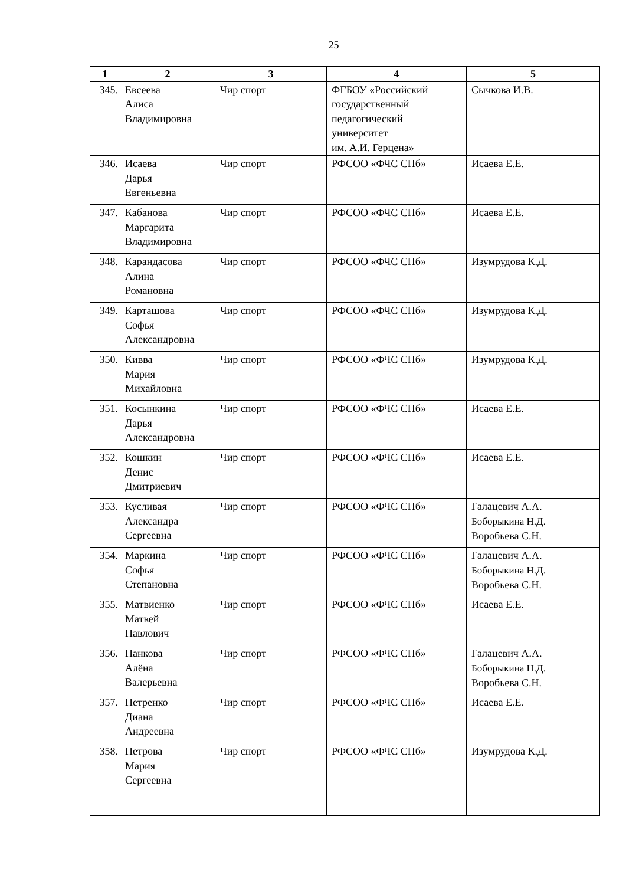25
| 1 | 2 | 3 | 4 | 5 |
| --- | --- | --- | --- | --- |
| 345. | Евсеева Алиса Владимировна | Чир спорт | ФГБОУ «Российский государственный педагогический университет им. А.И. Герцена» | Сычкова И.В. |
| 346. | Исаева Дарья Евгеньевна | Чир спорт | РФСОО «ФЧС СПб» | Исаева Е.Е. |
| 347. | Кабанова Маргарита Владимировна | Чир спорт | РФСОО «ФЧС СПб» | Исаева Е.Е. |
| 348. | Карандасова Алина Романовна | Чир спорт | РФСОО «ФЧС СПб» | Изумрудова К.Д. |
| 349. | Карташова Софья Александровна | Чир спорт | РФСОО «ФЧС СПб» | Изумрудова К.Д. |
| 350. | Кивва Мария Михайловна | Чир спорт | РФСОО «ФЧС СПб» | Изумрудова К.Д. |
| 351. | Косынкина Дарья Александровна | Чир спорт | РФСОО «ФЧС СПб» | Исаева Е.Е. |
| 352. | Кошкин Денис Дмитриевич | Чир спорт | РФСОО «ФЧС СПб» | Исаева Е.Е. |
| 353. | Кусливая Александра Сергеевна | Чир спорт | РФСОО «ФЧС СПб» | Галацевич А.А. Боборыкина Н.Д. Воробьева С.Н. |
| 354. | Маркина Софья Степановна | Чир спорт | РФСОО «ФЧС СПб» | Галацевич А.А. Боборыкина Н.Д. Воробьева С.Н. |
| 355. | Матвиенко Матвей Павлович | Чир спорт | РФСОО «ФЧС СПб» | Исаева Е.Е. |
| 356. | Панкова Алёна Валерьевна | Чир спорт | РФСОО «ФЧС СПб» | Галацевич А.А. Боборыкина Н.Д. Воробьева С.Н. |
| 357. | Петренко Диана Андреевна | Чир спорт | РФСОО «ФЧС СПб» | Исаева Е.Е. |
| 358. | Петрова Мария Сергеевна | Чир спорт | РФСОО «ФЧС СПб» | Изумрудова К.Д. |